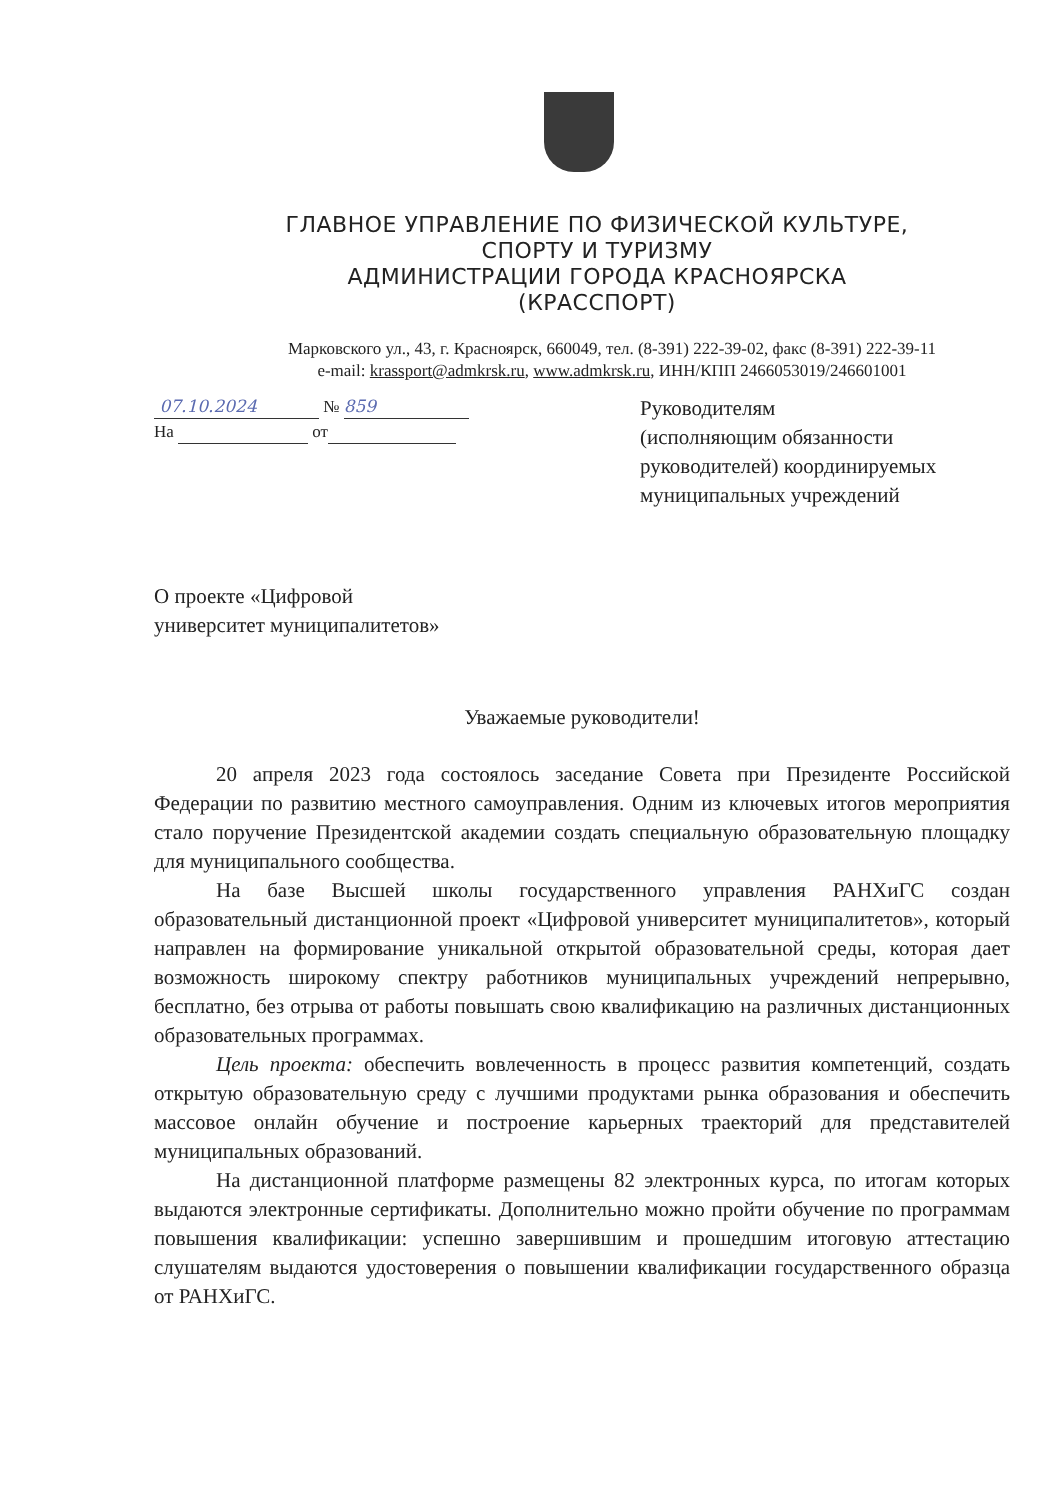ГЛАВНОЕ УПРАВЛЕНИЕ ПО ФИЗИЧЕСКОЙ КУЛЬТУРЕ,
СПОРТУ И ТУРИЗМУ
АДМИНИСТРАЦИИ ГОРОДА КРАСНОЯРСКА
(КРАССПОРТ)
Марковского ул., 43, г. Красноярск, 660049, тел. (8-391) 222-39-02, факс (8-391) 222-39-11
e-mail: krassport@admkrsk.ru, www.admkrsk.ru, ИНН/КПП 2466053019/246601001
07.10.2024 № 859
На от
Руководителям
(исполняющим обязанности руководителей) координируемых муниципальных учреждений
О проекте «Цифровой
университет муниципалитетов»
Уважаемые руководители!
20 апреля 2023 года состоялось заседание Совета при Президенте Российской Федерации по развитию местного самоуправления. Одним из ключевых итогов мероприятия стало поручение Президентской академии создать специальную образовательную площадку для муниципального сообщества.
На базе Высшей школы государственного управления РАНХиГС создан образовательный дистанционной проект «Цифровой университет муниципалитетов», который направлен на формирование уникальной открытой образовательной среды, которая дает возможность широкому спектру работников муниципальных учреждений непрерывно, бесплатно, без отрыва от работы повышать свою квалификацию на различных дистанционных образовательных программах.
Цель проекта: обеспечить вовлеченность в процесс развития компетенций, создать открытую образовательную среду с лучшими продуктами рынка образования и обеспечить массовое онлайн обучение и построение карьерных траекторий для представителей муниципальных образований.
На дистанционной платформе размещены 82 электронных курса, по итогам которых выдаются электронные сертификаты. Дополнительно можно пройти обучение по программам повышения квалификации: успешно завершившим и прошедшим итоговую аттестацию слушателям выдаются удостоверения о повышении квалификации государственного образца от РАНХиГС.